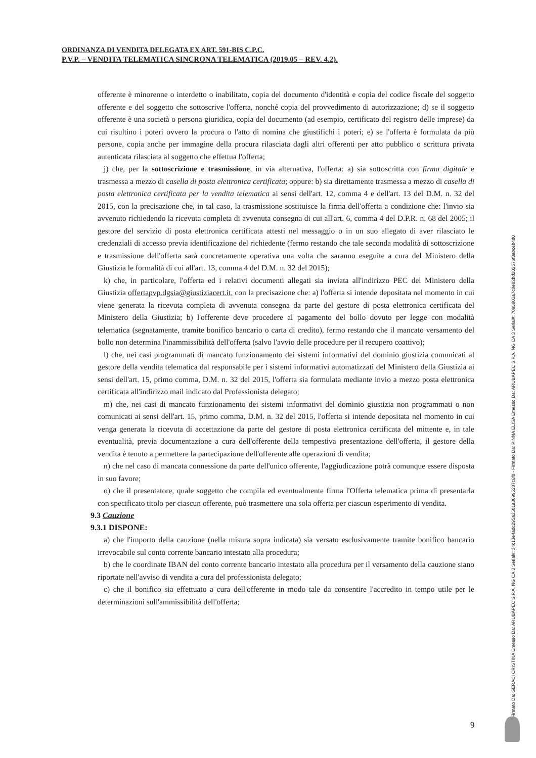ORDINANZA DI VENDITA DELEGATA EX ART. 591-BIS C.P.C.
P.V.P. – VENDITA TELEMATICA SINCRONA TELEMATICA (2019.05 – REV. 4.2).
offerente è minorenne o interdetto o inabilitato, copia del documento d'identità e copia del codice fiscale del soggetto offerente e del soggetto che sottoscrive l'offerta, nonché copia del provvedimento di autorizzazione; d) se il soggetto offerente è una società o persona giuridica, copia del documento (ad esempio, certificato del registro delle imprese) da cui risultino i poteri ovvero la procura o l'atto di nomina che giustifichi i poteri; e) se l'offerta è formulata da più persone, copia anche per immagine della procura rilasciata dagli altri offerenti per atto pubblico o scrittura privata autenticata rilasciata al soggetto che effettua l'offerta;
j) che, per la sottoscrizione e trasmissione, in via alternativa, l'offerta: a) sia sottoscritta con firma digitale e trasmessa a mezzo di casella di posta elettronica certificata; oppure: b) sia direttamente trasmessa a mezzo di casella di posta elettronica certificata per la vendita telematica ai sensi dell'art. 12, comma 4 e dell'art. 13 del D.M. n. 32 del 2015, con la precisazione che, in tal caso, la trasmissione sostituisce la firma dell'offerta a condizione che: l'invio sia avvenuto richiedendo la ricevuta completa di avvenuta consegna di cui all'art. 6, comma 4 del D.P.R. n. 68 del 2005; il gestore del servizio di posta elettronica certificata attesti nel messaggio o in un suo allegato di aver rilasciato le credenziali di accesso previa identificazione del richiedente (fermo restando che tale seconda modalità di sottoscrizione e trasmissione dell'offerta sarà concretamente operativa una volta che saranno eseguite a cura del Ministero della Giustizia le formalità di cui all'art. 13, comma 4 del D.M. n. 32 del 2015);
k) che, in particolare, l'offerta ed i relativi documenti allegati sia inviata all'indirizzo PEC del Ministero della Giustizia offertapvp.dgsia@giustiziacert.it, con la precisazione che: a) l'offerta si intende depositata nel momento in cui viene generata la ricevuta completa di avvenuta consegna da parte del gestore di posta elettronica certificata del Ministero della Giustizia; b) l'offerente deve procedere al pagamento del bollo dovuto per legge con modalità telematica (segnatamente, tramite bonifico bancario o carta di credito), fermo restando che il mancato versamento del bollo non determina l'inammissibilità dell'offerta (salvo l'avvio delle procedure per il recupero coattivo);
l) che, nei casi programmati di mancato funzionamento dei sistemi informativi del dominio giustizia comunicati al gestore della vendita telematica dal responsabile per i sistemi informativi automatizzati del Ministero della Giustizia ai sensi dell'art. 15, primo comma, D.M. n. 32 del 2015, l'offerta sia formulata mediante invio a mezzo posta elettronica certificata all'indirizzo mail indicato dal Professionista delegato;
m) che, nei casi di mancato funzionamento dei sistemi informativi del dominio giustizia non programmati o non comunicati ai sensi dell'art. 15, primo comma, D.M. n. 32 del 2015, l'offerta si intende depositata nel momento in cui venga generata la ricevuta di accettazione da parte del gestore di posta elettronica certificata del mittente e, in tale eventualità, previa documentazione a cura dell'offerente della tempestiva presentazione dell'offerta, il gestore della vendita è tenuto a permettere la partecipazione dell'offerente alle operazioni di vendita;
n) che nel caso di mancata connessione da parte dell'unico offerente, l'aggiudicazione potrà comunque essere disposta in suo favore;
o) che il presentatore, quale soggetto che compila ed eventualmente firma l'Offerta telematica prima di presentarla con specificato titolo per ciascun offerente, può trasmettere una sola offerta per ciascun esperimento di vendita.
9.3 Cauzione
9.3.1 DISPONE:
a) che l'importo della cauzione (nella misura sopra indicata) sia versato esclusivamente tramite bonifico bancario irrevocabile sul conto corrente bancario intestato alla procedura;
b) che le coordinate IBAN del conto corrente bancario intestato alla procedura per il versamento della cauzione siano riportate nell'avviso di vendita a cura del professionista delegato;
c) che il bonifico sia effettuato a cura dell'offerente in modo tale da consentire l'accredito in tempo utile per le determinazioni sull'ammissibilità dell'offerta;
Firmato Da: GERACI CRISTINA Emesso Da: ARUBAPEC S.P.A. NG CA 3 Serial#: 34c13e4adc295a3501a30995207c6f0 - Firmato Da: PINNA ELISA Emesso Da: ARUBAPEC S.P.A. NG CA 3 Serial#: 7095802a7c0e02bd202576f8abceb4d0
9